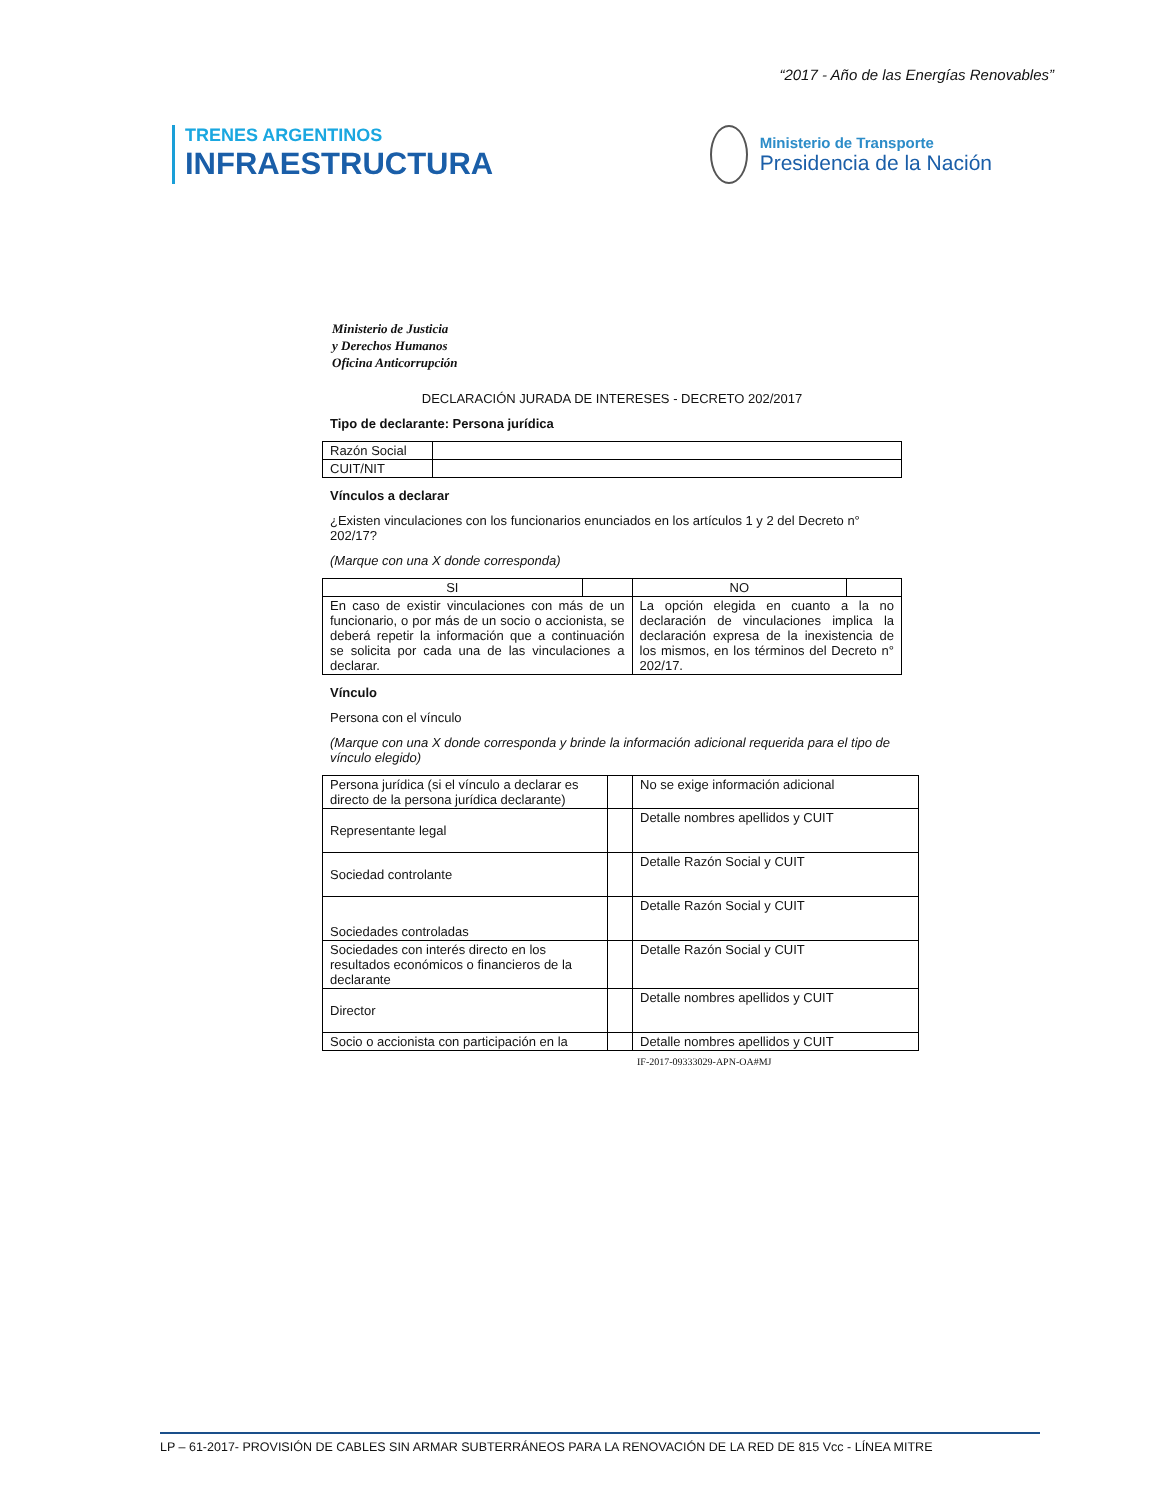“2017 - Año de las Energías Renovables”
TRENES ARGENTINOS
INFRAESTRUCTURA
Ministerio de Transporte
Presidencia de la Nación
Ministerio de Justicia
y Derechos Humanos
Oficina Anticorrupción
DECLARACIÓN JURADA DE INTERESES - DECRETO 202/2017
Tipo de declarante: Persona jurídica
| Razón Social | |
| CUIT/NIT | |
Vínculos a declarar
¿Existen vinculaciones con los funcionarios enunciados en los artículos 1 y 2 del Decreto n° 202/17?
(Marque con una X donde corresponda)
| SI | | NO | |
| En caso de existir vinculaciones con más de un funcionario, o por más de un socio o accionista, se deberá repetir la información que a continuación se solicita por cada una de las vinculaciones a declarar. | | La opción elegida en cuanto a la no declaración de vinculaciones implica la declaración expresa de la inexistencia de los mismos, en los términos del Decreto n° 202/17. | |
Vínculo
Persona con el vínculo
(Marque con una X donde corresponda y brinde la información adicional requerida para el tipo de vínculo elegido)
| Persona jurídica (si el vínculo a declarar es directo de la persona jurídica declarante) | | No se exige información adicional |
| Representante legal | | Detalle nombres apellidos y CUIT |
| Sociedad controlante | | Detalle Razón Social y CUIT |
| Sociedades controladas | | Detalle Razón Social y CUIT |
| Sociedades con interés directo en los resultados económicos o financieros de la declarante | | Detalle Razón Social y CUIT |
| Director | | Detalle nombres apellidos y CUIT |
| Socio o accionista con participación en la | | Detalle nombres apellidos y CUIT |
IF-2017-09333029-APN-OA#MJ
LP – 61-2017- PROVISIÓN DE CABLES SIN ARMAR SUBTERRÁNEOS PARA LA RENOVACIÓN DE LA RED DE 815 Vcc - LÍNEA MITRE